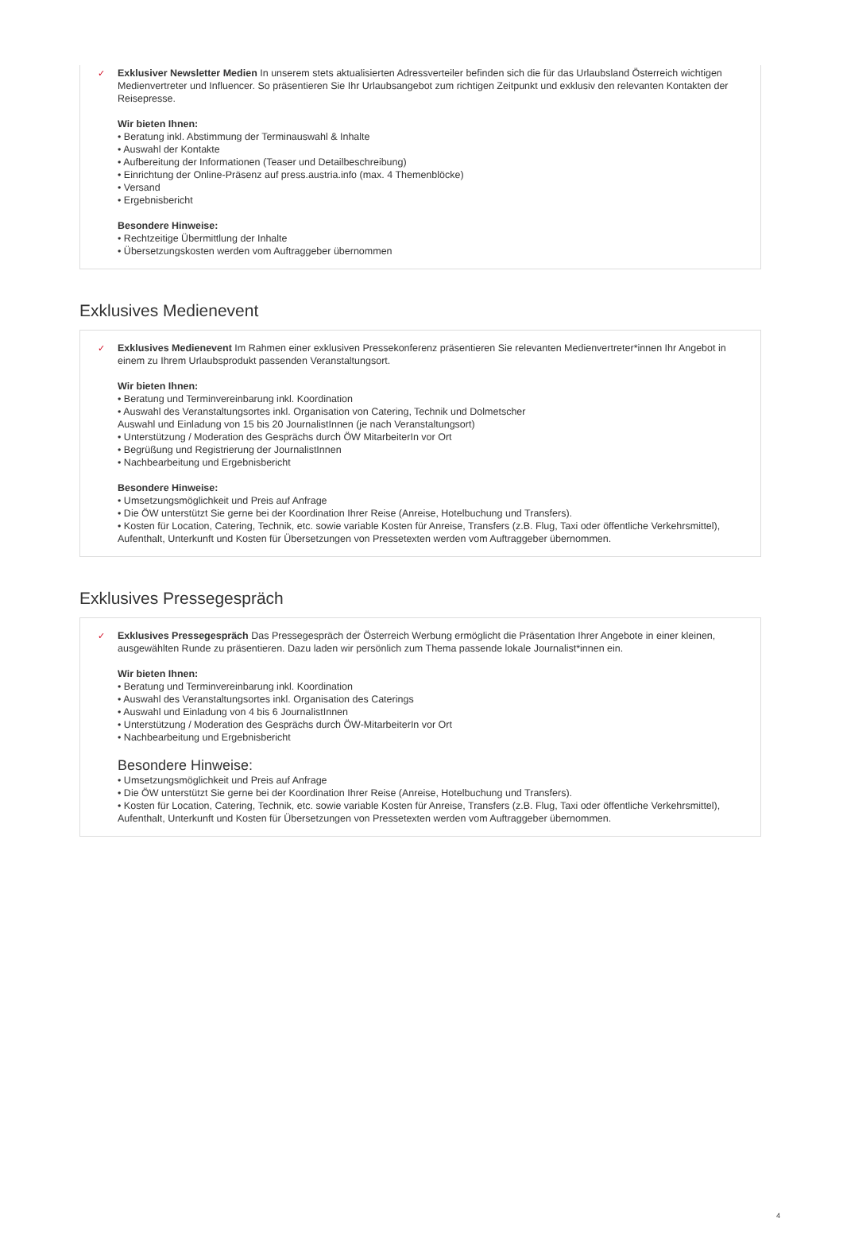✓
Exklusiver Newsletter Medien In unserem stets aktualisierten Adressverteiler befinden sich die für das Urlaubsland Österreich wichtigen Medienvertreter und Influencer. So präsentieren Sie Ihr Urlaubsangebot zum richtigen Zeitpunkt und exklusiv den relevanten Kontakten der Reisepresse.
Wir bieten Ihnen:
• Beratung inkl. Abstimmung der Terminauswahl & Inhalte
• Auswahl der Kontakte
• Aufbereitung der Informationen (Teaser und Detailbeschreibung)
• Einrichtung der Online-Präsenz auf press.austria.info (max. 4 Themenblöcke)
• Versand
• Ergebnisbericht
Besondere Hinweise:
• Rechtzeitige Übermittlung der Inhalte
• Übersetzungskosten werden vom Auftraggeber übernommen
Exklusives Medienevent
✓
Exklusives Medienevent Im Rahmen einer exklusiven Pressekonferenz präsentieren Sie relevanten Medienvertreter*innen Ihr Angebot in einem zu Ihrem Urlaubsprodukt passenden Veranstaltungsort.
Wir bieten Ihnen:
• Beratung und Terminvereinbarung inkl. Koordination
• Auswahl des Veranstaltungsortes inkl. Organisation von Catering, Technik und Dolmetscher
Auswahl und Einladung von 15 bis 20 JournalistInnen (je nach Veranstaltungsort)
• Unterstützung / Moderation des Gesprächs durch ÖW MitarbeiterIn vor Ort
• Begrüßung und Registrierung der JournalistInnen
• Nachbearbeitung und Ergebnisbericht
Besondere Hinweise:
• Umsetzungsmöglichkeit und Preis auf Anfrage
• Die ÖW unterstützt Sie gerne bei der Koordination Ihrer Reise (Anreise, Hotelbuchung und Transfers).
• Kosten für Location, Catering, Technik, etc. sowie variable Kosten für Anreise, Transfers (z.B. Flug, Taxi oder öffentliche Verkehrsmittel), Aufenthalt, Unterkunft und Kosten für Übersetzungen von Pressetexten werden vom Auftraggeber übernommen.
Exklusives Pressegespräch
✓
Exklusives Pressegespräch Das Pressegespräch der Österreich Werbung ermöglicht die Präsentation Ihrer Angebote in einer kleinen, ausgewählten Runde zu präsentieren. Dazu laden wir persönlich zum Thema passende lokale Journalist*innen ein.
Wir bieten Ihnen:
• Beratung und Terminvereinbarung inkl. Koordination
• Auswahl des Veranstaltungsortes inkl. Organisation des Caterings
• Auswahl und Einladung von 4 bis 6 JournalistInnen
• Unterstützung / Moderation des Gesprächs durch ÖW-MitarbeiterIn vor Ort
• Nachbearbeitung und Ergebnisbericht
Besondere Hinweise:
• Umsetzungsmöglichkeit und Preis auf Anfrage
• Die ÖW unterstützt Sie gerne bei der Koordination Ihrer Reise (Anreise, Hotelbuchung und Transfers).
• Kosten für Location, Catering, Technik, etc. sowie variable Kosten für Anreise, Transfers (z.B. Flug, Taxi oder öffentliche Verkehrsmittel), Aufenthalt, Unterkunft und Kosten für Übersetzungen von Pressetexten werden vom Auftraggeber übernommen.
4